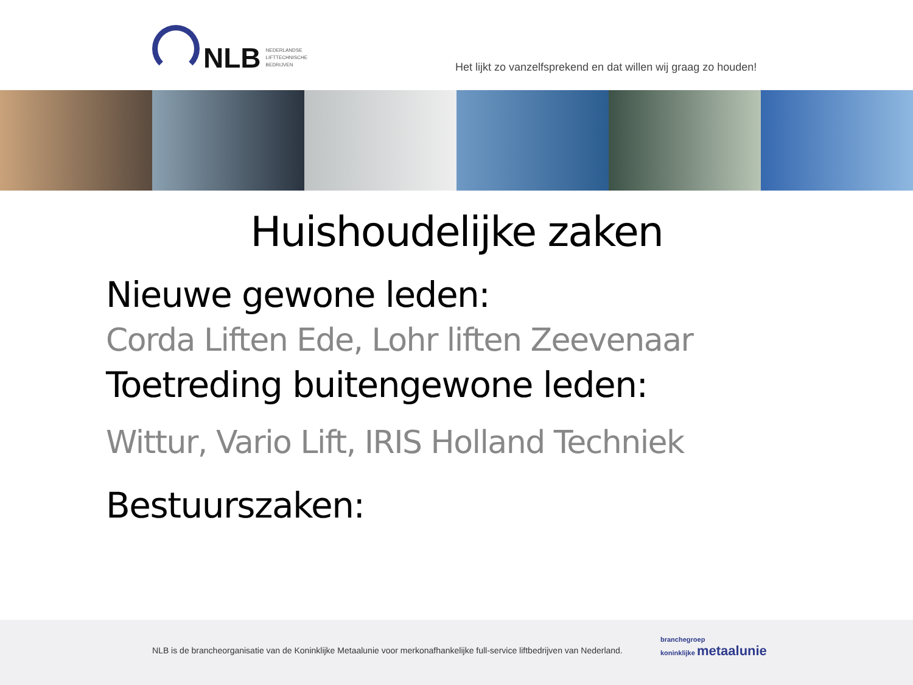NLB
NEDERLANDSE
LIFTTECHNISCHE
BEDRIJVEN
Het lijkt zo vanzelfsprekend en dat willen wij graag zo houden!
Huishoudelijke zaken
Nieuwe gewone leden:
Corda Liften Ede, Lohr liften Zeevenaar
Toetreding buitengewone leden:
Wittur, Vario Lift, IRIS Holland Techniek
Bestuurszaken:
NLB is de brancheorganisatie van de Koninklijke Metaalunie voor merkonafhankelijke full-service liftbedrijven van Nederland.
branchegroep
koninklijke metaalunie